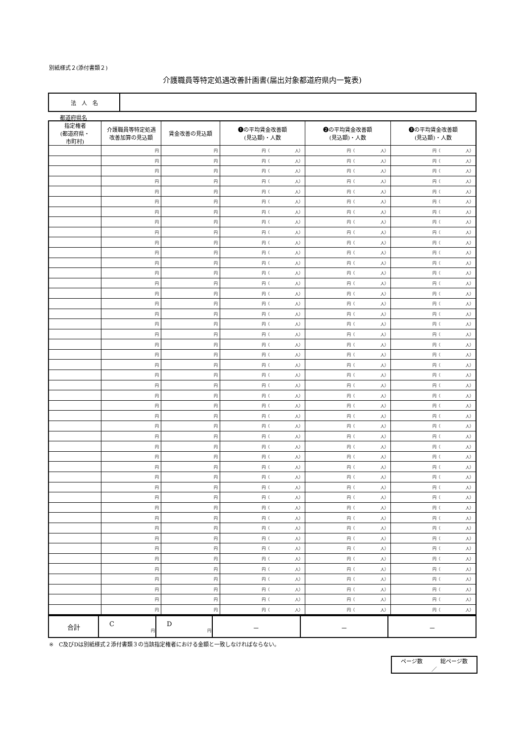別紙様式２(添付書類２)
介護職員等特定処遇改善計画書(届出対象都道府県内一覧表)
| 法 人 名 | |
都道府県名
| 指定権者 (都道府県・ 市町村) | 介護職員等特定処遇 改善加算の見込額 | 賃金改善の見込額 | ❶の平均賃金改善額 (見込額)・人数 | ❷の平均賃金改善額 (見込額)・人数 | ❸の平均賃金改善額 (見込額)・人数 |
| --- | --- | --- | --- | --- | --- |
| | 円 | 円 | 円（ 人） | 円（ 人） | 円（ 人） |
| | 円 | 円 | 円（ 人） | 円（ 人） | 円（ 人） |
| | 円 | 円 | 円（ 人） | 円（ 人） | 円（ 人） |
| | 円 | 円 | 円（ 人） | 円（ 人） | 円（ 人） |
| | 円 | 円 | 円（ 人） | 円（ 人） | 円（ 人） |
| | 円 | 円 | 円（ 人） | 円（ 人） | 円（ 人） |
| | 円 | 円 | 円（ 人） | 円（ 人） | 円（ 人） |
| | 円 | 円 | 円（ 人） | 円（ 人） | 円（ 人） |
| | 円 | 円 | 円（ 人） | 円（ 人） | 円（ 人） |
| | 円 | 円 | 円（ 人） | 円（ 人） | 円（ 人） |
| | 円 | 円 | 円（ 人） | 円（ 人） | 円（ 人） |
| | 円 | 円 | 円（ 人） | 円（ 人） | 円（ 人） |
| | 円 | 円 | 円（ 人） | 円（ 人） | 円（ 人） |
| | 円 | 円 | 円（ 人） | 円（ 人） | 円（ 人） |
| | 円 | 円 | 円（ 人） | 円（ 人） | 円（ 人） |
| | 円 | 円 | 円（ 人） | 円（ 人） | 円（ 人） |
| | 円 | 円 | 円（ 人） | 円（ 人） | 円（ 人） |
| | 円 | 円 | 円（ 人） | 円（ 人） | 円（ 人） |
| | 円 | 円 | 円（ 人） | 円（ 人） | 円（ 人） |
| | 円 | 円 | 円（ 人） | 円（ 人） | 円（ 人） |
| | 円 | 円 | 円（ 人） | 円（ 人） | 円（ 人） |
| | 円 | 円 | 円（ 人） | 円（ 人） | 円（ 人） |
| | 円 | 円 | 円（ 人） | 円（ 人） | 円（ 人） |
| | 円 | 円 | 円（ 人） | 円（ 人） | 円（ 人） |
| | 円 | 円 | 円（ 人） | 円（ 人） | 円（ 人） |
| | 円 | 円 | 円（ 人） | 円（ 人） | 円（ 人） |
| | 円 | 円 | 円（ 人） | 円（ 人） | 円（ 人） |
| | 円 | 円 | 円（ 人） | 円（ 人） | 円（ 人） |
| | 円 | 円 | 円（ 人） | 円（ 人） | 円（ 人） |
| | 円 | 円 | 円（ 人） | 円（ 人） | 円（ 人） |
| | 円 | 円 | 円（ 人） | 円（ 人） | 円（ 人） |
| | 円 | 円 | 円（ 人） | 円（ 人） | 円（ 人） |
| | 円 | 円 | 円（ 人） | 円（ 人） | 円（ 人） |
| | 円 | 円 | 円（ 人） | 円（ 人） | 円（ 人） |
| | 円 | 円 | 円（ 人） | 円（ 人） | 円（ 人） |
| | 円 | 円 | 円（ 人） | 円（ 人） | 円（ 人） |
| | 円 | 円 | 円（ 人） | 円（ 人） | 円（ 人） |
| | 円 | 円 | 円（ 人） | 円（ 人） | 円（ 人） |
| | 円 | 円 | 円（ 人） | 円（ 人） | 円（ 人） |
| | 円 | 円 | 円（ 人） | 円（ 人） | 円（ 人） |
| | 円 | 円 | 円（ 人） | 円（ 人） | 円（ 人） |
| | 円 | 円 | 円（ 人） | 円（ 人） | 円（ 人） |
| | 円 | 円 | 円（ 人） | 円（ 人） | 円（ 人） |
| | 円 | 円 | 円（ 人） | 円（ 人） | 円（ 人） |
| | 円 | 円 | 円（ 人） | 円（ 人） | 円（ 人） |
| | 円 | 円 | 円（ 人） | 円（ 人） | 円（ 人） |
| 合計 | C 円 | D 円 | － | － | － |
※　C及びDは別紙様式２添付書類３の当該指定権者における金額と一致しなければならない。
ページ数 総ページ数
／